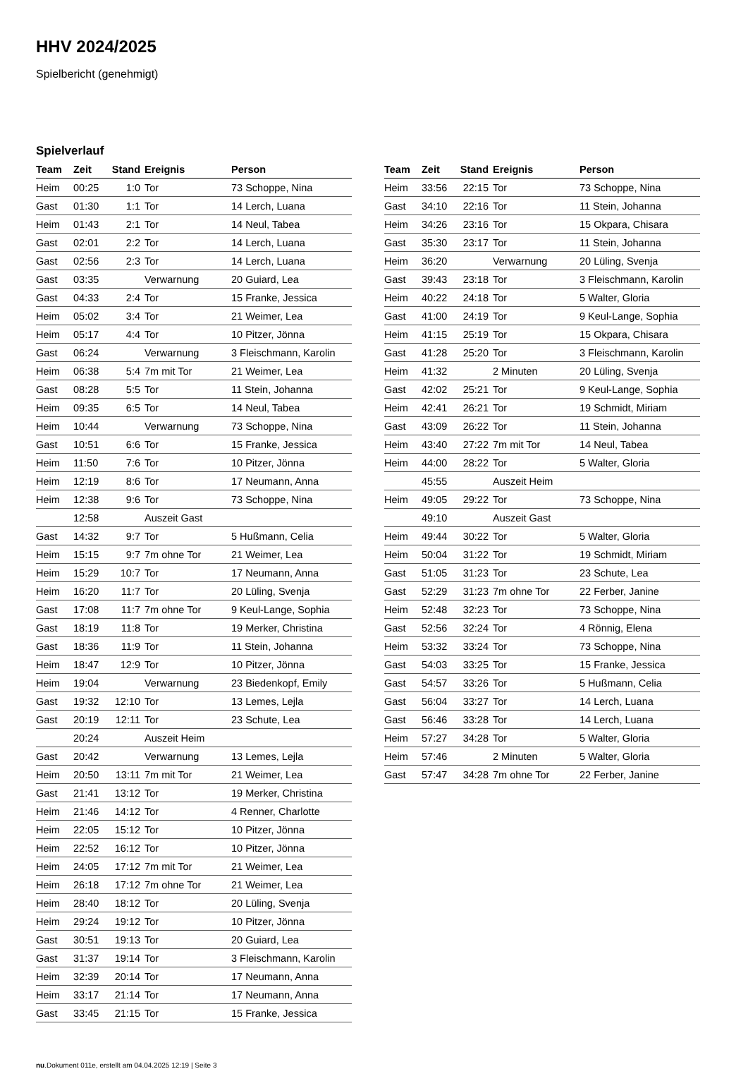HHV 2024/2025
Spielbericht (genehmigt)
Spielverlauf
| Team | Zeit | Stand | Ereignis | Person |
| --- | --- | --- | --- | --- |
| Heim | 00:25 | 1:0 | Tor | 73 Schoppe, Nina |
| Gast | 01:30 | 1:1 | Tor | 14 Lerch, Luana |
| Heim | 01:43 | 2:1 | Tor | 14 Neul, Tabea |
| Gast | 02:01 | 2:2 | Tor | 14 Lerch, Luana |
| Gast | 02:56 | 2:3 | Tor | 14 Lerch, Luana |
| Gast | 03:35 | | Verwarnung | 20 Guiard, Lea |
| Gast | 04:33 | 2:4 | Tor | 15 Franke, Jessica |
| Heim | 05:02 | 3:4 | Tor | 21 Weimer, Lea |
| Heim | 05:17 | 4:4 | Tor | 10 Pitzer, Jönna |
| Gast | 06:24 | | Verwarnung | 3 Fleischmann, Karolin |
| Heim | 06:38 | 5:4 | 7m mit Tor | 21 Weimer, Lea |
| Gast | 08:28 | 5:5 | Tor | 11 Stein, Johanna |
| Heim | 09:35 | 6:5 | Tor | 14 Neul, Tabea |
| Heim | 10:44 | | Verwarnung | 73 Schoppe, Nina |
| Gast | 10:51 | 6:6 | Tor | 15 Franke, Jessica |
| Heim | 11:50 | 7:6 | Tor | 10 Pitzer, Jönna |
| Heim | 12:19 | 8:6 | Tor | 17 Neumann, Anna |
| Heim | 12:38 | 9:6 | Tor | 73 Schoppe, Nina |
| | 12:58 | | Auszeit Gast | |
| Gast | 14:32 | 9:7 | Tor | 5 Hußmann, Celia |
| Heim | 15:15 | 9:7 | 7m ohne Tor | 21 Weimer, Lea |
| Heim | 15:29 | 10:7 | Tor | 17 Neumann, Anna |
| Heim | 16:20 | 11:7 | Tor | 20 Lüling, Svenja |
| Gast | 17:08 | 11:7 | 7m ohne Tor | 9 Keul-Lange, Sophia |
| Gast | 18:19 | 11:8 | Tor | 19 Merker, Christina |
| Gast | 18:36 | 11:9 | Tor | 11 Stein, Johanna |
| Heim | 18:47 | 12:9 | Tor | 10 Pitzer, Jönna |
| Heim | 19:04 | | Verwarnung | 23 Biedenkopf, Emily |
| Gast | 19:32 | 12:10 | Tor | 13 Lemes, Lejla |
| Gast | 20:19 | 12:11 | Tor | 23 Schute, Lea |
| | 20:24 | | Auszeit Heim | |
| Gast | 20:42 | | Verwarnung | 13 Lemes, Lejla |
| Heim | 20:50 | 13:11 | 7m mit Tor | 21 Weimer, Lea |
| Gast | 21:41 | 13:12 | Tor | 19 Merker, Christina |
| Heim | 21:46 | 14:12 | Tor | 4 Renner, Charlotte |
| Heim | 22:05 | 15:12 | Tor | 10 Pitzer, Jönna |
| Heim | 22:52 | 16:12 | Tor | 10 Pitzer, Jönna |
| Heim | 24:05 | 17:12 | 7m mit Tor | 21 Weimer, Lea |
| Heim | 26:18 | 17:12 | 7m ohne Tor | 21 Weimer, Lea |
| Heim | 28:40 | 18:12 | Tor | 20 Lüling, Svenja |
| Heim | 29:24 | 19:12 | Tor | 10 Pitzer, Jönna |
| Gast | 30:51 | 19:13 | Tor | 20 Guiard, Lea |
| Gast | 31:37 | 19:14 | Tor | 3 Fleischmann, Karolin |
| Heim | 32:39 | 20:14 | Tor | 17 Neumann, Anna |
| Heim | 33:17 | 21:14 | Tor | 17 Neumann, Anna |
| Gast | 33:45 | 21:15 | Tor | 15 Franke, Jessica |
| Team | Zeit | Stand | Ereignis | Person |
| --- | --- | --- | --- | --- |
| Heim | 33:56 | 22:15 | Tor | 73 Schoppe, Nina |
| Gast | 34:10 | 22:16 | Tor | 11 Stein, Johanna |
| Heim | 34:26 | 23:16 | Tor | 15 Okpara, Chisara |
| Gast | 35:30 | 23:17 | Tor | 11 Stein, Johanna |
| Heim | 36:20 | | Verwarnung | 20 Lüling, Svenja |
| Gast | 39:43 | 23:18 | Tor | 3 Fleischmann, Karolin |
| Heim | 40:22 | 24:18 | Tor | 5 Walter, Gloria |
| Gast | 41:00 | 24:19 | Tor | 9 Keul-Lange, Sophia |
| Heim | 41:15 | 25:19 | Tor | 15 Okpara, Chisara |
| Gast | 41:28 | 25:20 | Tor | 3 Fleischmann, Karolin |
| Heim | 41:32 | | 2 Minuten | 20 Lüling, Svenja |
| Gast | 42:02 | 25:21 | Tor | 9 Keul-Lange, Sophia |
| Heim | 42:41 | 26:21 | Tor | 19 Schmidt, Miriam |
| Gast | 43:09 | 26:22 | Tor | 11 Stein, Johanna |
| Heim | 43:40 | 27:22 | 7m mit Tor | 14 Neul, Tabea |
| Heim | 44:00 | 28:22 | Tor | 5 Walter, Gloria |
| | 45:55 | | Auszeit Heim | |
| Heim | 49:05 | 29:22 | Tor | 73 Schoppe, Nina |
| | 49:10 | | Auszeit Gast | |
| Heim | 49:44 | 30:22 | Tor | 5 Walter, Gloria |
| Heim | 50:04 | 31:22 | Tor | 19 Schmidt, Miriam |
| Gast | 51:05 | 31:23 | Tor | 23 Schute, Lea |
| Gast | 52:29 | 31:23 | 7m ohne Tor | 22 Ferber, Janine |
| Heim | 52:48 | 32:23 | Tor | 73 Schoppe, Nina |
| Gast | 52:56 | 32:24 | Tor | 4 Rönnig, Elena |
| Heim | 53:32 | 33:24 | Tor | 73 Schoppe, Nina |
| Gast | 54:03 | 33:25 | Tor | 15 Franke, Jessica |
| Gast | 54:57 | 33:26 | Tor | 5 Hußmann, Celia |
| Gast | 56:04 | 33:27 | Tor | 14 Lerch, Luana |
| Gast | 56:46 | 33:28 | Tor | 14 Lerch, Luana |
| Heim | 57:27 | 34:28 | Tor | 5 Walter, Gloria |
| Heim | 57:46 | | 2 Minuten | 5 Walter, Gloria |
| Gast | 57:47 | 34:28 | 7m ohne Tor | 22 Ferber, Janine |
nu.Dokument 011e, erstellt am 04.04.2025 12:19 | Seite 3